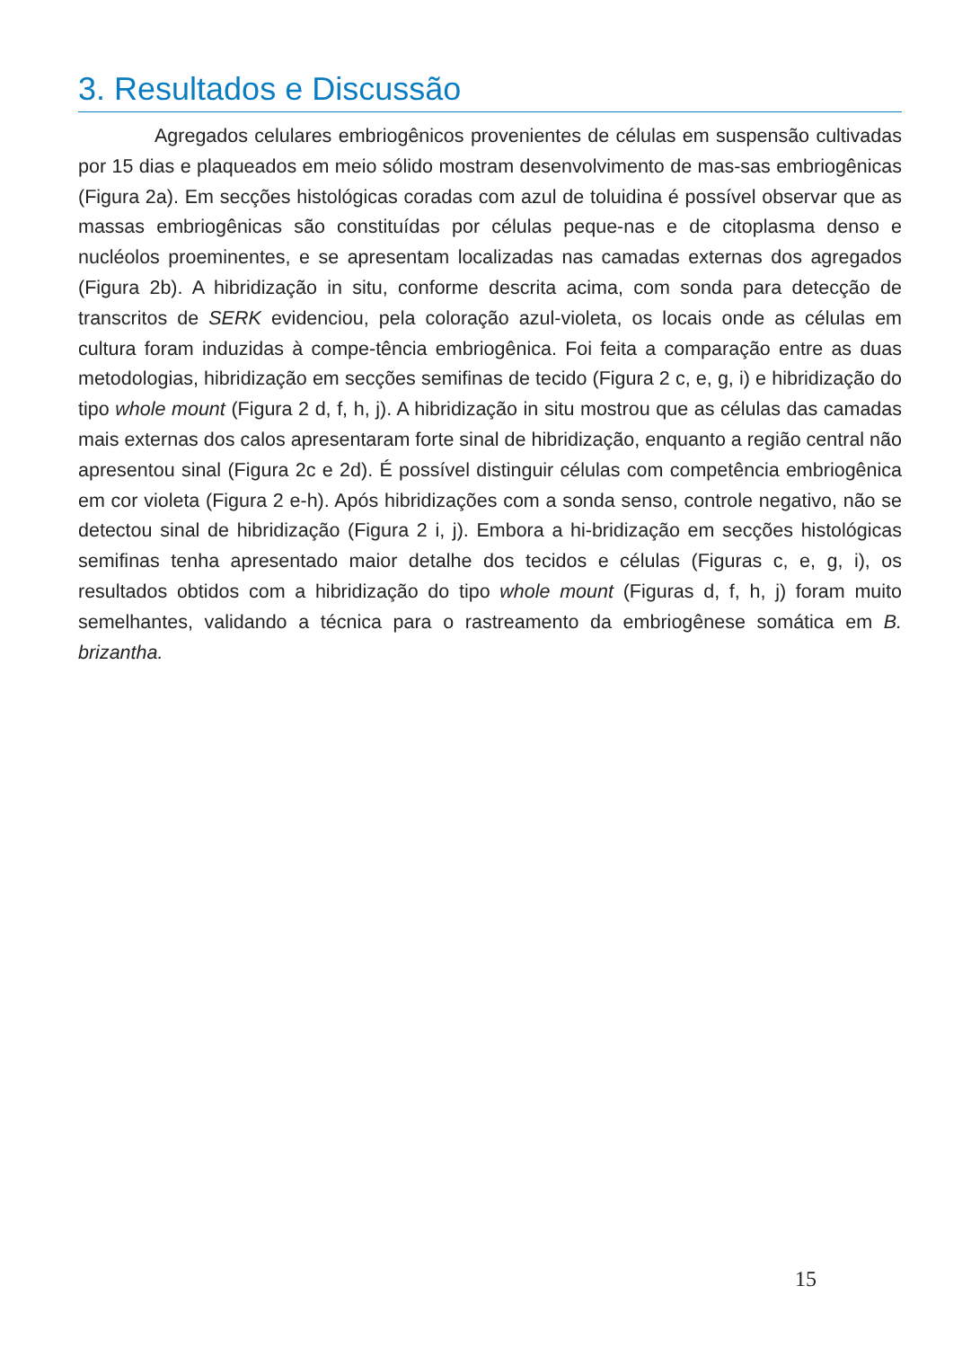3. Resultados e Discussão
Agregados celulares embriogênicos provenientes de células em suspensão cultivadas por 15 dias e plaqueados em meio sólido mostram desenvolvimento de mas-sas embriogênicas (Figura 2a). Em secções histológicas coradas com azul de toluidina é possível observar que as massas embriogênicas são constituídas por células peque-nas e de citoplasma denso e nucléolos proeminentes, e se apresentam localizadas nas camadas externas dos agregados (Figura 2b). A hibridização in situ, conforme descrita acima, com sonda para detecção de transcritos de SERK evidenciou, pela coloração azul-violeta, os locais onde as células em cultura foram induzidas à compe-tência embriogênica. Foi feita a comparação entre as duas metodologias, hibridização em secções semifinas de tecido (Figura 2 c, e, g, i) e hibridização do tipo whole mount (Figura 2 d, f, h, j). A hibridização in situ mostrou que as células das camadas mais externas dos calos apresentaram forte sinal de hibridização, enquanto a região central não apresentou sinal (Figura 2c e 2d). É possível distinguir células com competência embriogênica em cor violeta (Figura 2 e-h). Após hibridizações com a sonda senso, controle negativo, não se detectou sinal de hibridização (Figura 2 i, j). Embora a hi-bridização em secções histológicas semifinas tenha apresentado maior detalhe dos tecidos e células (Figuras c, e, g, i), os resultados obtidos com a hibridização do tipo whole mount (Figuras d, f, h, j) foram muito semelhantes, validando a técnica para o rastreamento da embriogênese somática em B. brizantha.
15